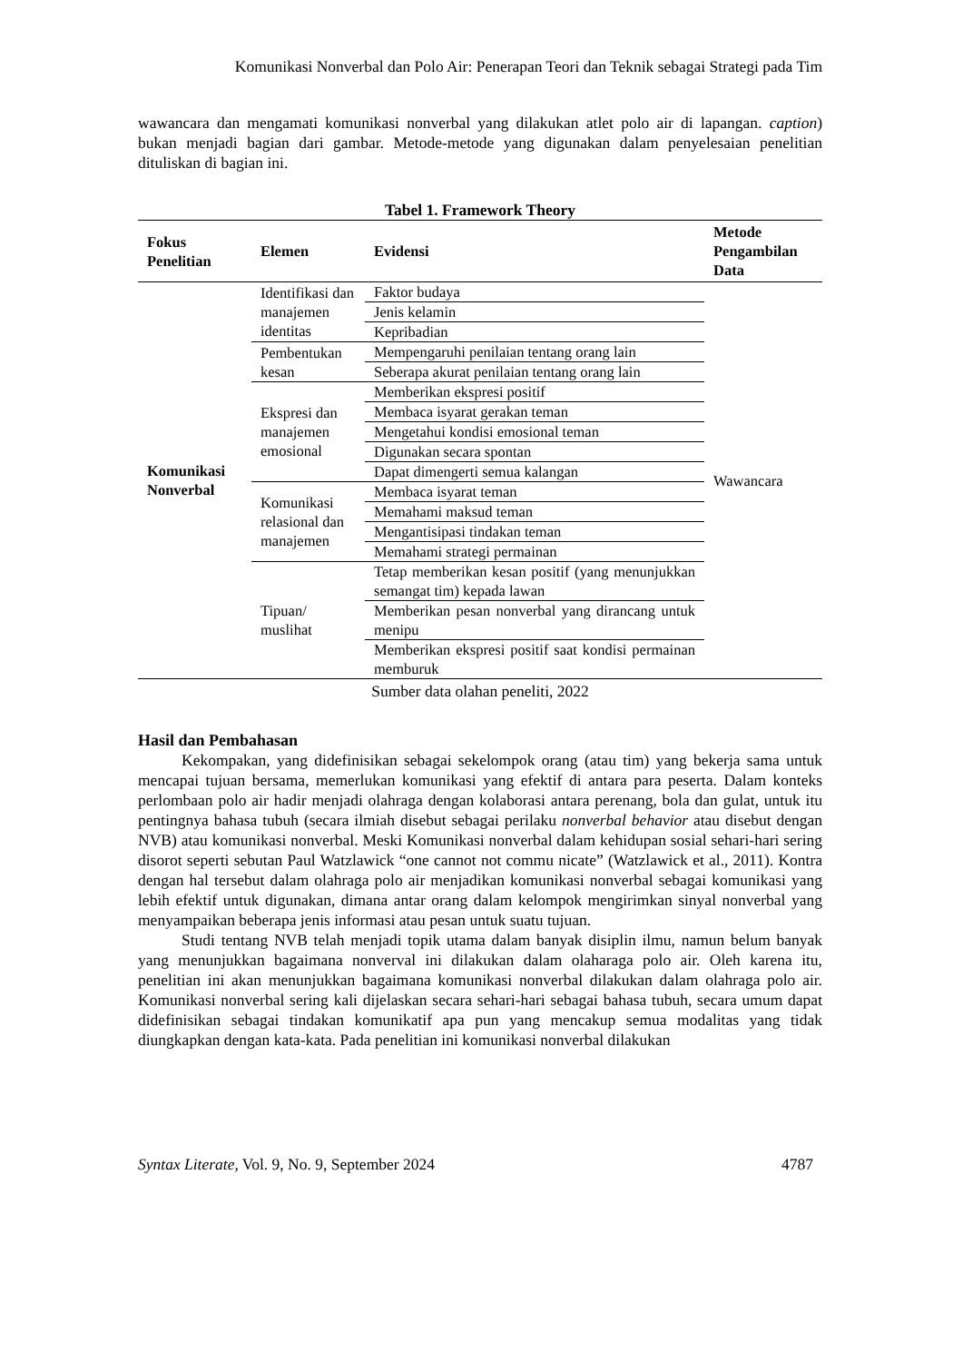Komunikasi Nonverbal dan Polo Air: Penerapan Teori dan Teknik sebagai Strategi pada Tim
wawancara dan mengamati komunikasi nonverbal yang dilakukan atlet polo air di lapangan. caption) bukan menjadi bagian dari gambar. Metode-metode yang digunakan dalam penyelesaian penelitian dituliskan di bagian ini.
Tabel 1. Framework Theory
| Fokus Penelitian | Elemen | Evidensi | Metode Pengambilan Data |
| --- | --- | --- | --- |
| Komunikasi Nonverbal | Identifikasi dan manajemen identitas | Faktor budaya | Wawancara |
| | | Jenis kelamin | |
| | | Kepribadian | |
| | Pembentukan kesan | Mempengaruhi penilaian tentang orang lain | |
| | | Seberapa akurat penilaian tentang orang lain | |
| | Ekspresi dan manajemen emosional | Memberikan ekspresi positif | |
| | | Membaca isyarat gerakan teman | |
| | | Mengetahui kondisi emosional teman | |
| | | Digunakan secara spontan | |
| | | Dapat dimengerti semua kalangan | |
| | Komunikasi relasional dan manajemen | Membaca isyarat teman | |
| | | Memahami maksud teman | |
| | | Mengantisipasi tindakan teman | |
| | | Memahami strategi permainan | |
| | Tipuan/ muslihat | Tetap memberikan kesan positif (yang menunjukkan semangat tim) kepada lawan | |
| | | Memberikan pesan nonverbal yang dirancang untuk menipu | |
| | | Memberikan ekspresi positif saat kondisi permainan memburuk | |
Sumber data olahan peneliti, 2022
Hasil dan Pembahasan
Kekompakan, yang didefinisikan sebagai sekelompok orang (atau tim) yang bekerja sama untuk mencapai tujuan bersama, memerlukan komunikasi yang efektif di antara para peserta. Dalam konteks perlombaan polo air hadir menjadi olahraga dengan kolaborasi antara perenang, bola dan gulat, untuk itu pentingnya bahasa tubuh (secara ilmiah disebut sebagai perilaku nonverbal behavior atau disebut dengan NVB) atau komunikasi nonverbal. Meski Komunikasi nonverbal dalam kehidupan sosial sehari-hari sering disorot seperti sebutan Paul Watzlawick “one cannot not commu nicate” (Watzlawick et al., 2011). Kontra dengan hal tersebut dalam olahraga polo air menjadikan komunikasi nonverbal sebagai komunikasi yang lebih efektif untuk digunakan, dimana antar orang dalam kelompok mengirimkan sinyal nonverbal yang menyampaikan beberapa jenis informasi atau pesan untuk suatu tujuan.
Studi tentang NVB telah menjadi topik utama dalam banyak disiplin ilmu, namun belum banyak yang menunjukkan bagaimana nonverval ini dilakukan dalam olaharaga polo air. Oleh karena itu, penelitian ini akan menunjukkan bagaimana komunikasi nonverbal dilakukan dalam olahraga polo air. Komunikasi nonverbal sering kali dijelaskan secara sehari-hari sebagai bahasa tubuh, secara umum dapat didefinisikan sebagai tindakan komunikatif apa pun yang mencakup semua modalitas yang tidak diungkapkan dengan kata-kata. Pada penelitian ini komunikasi nonverbal dilakukan
Syntax Literate, Vol. 9, No. 9, September 2024 4787